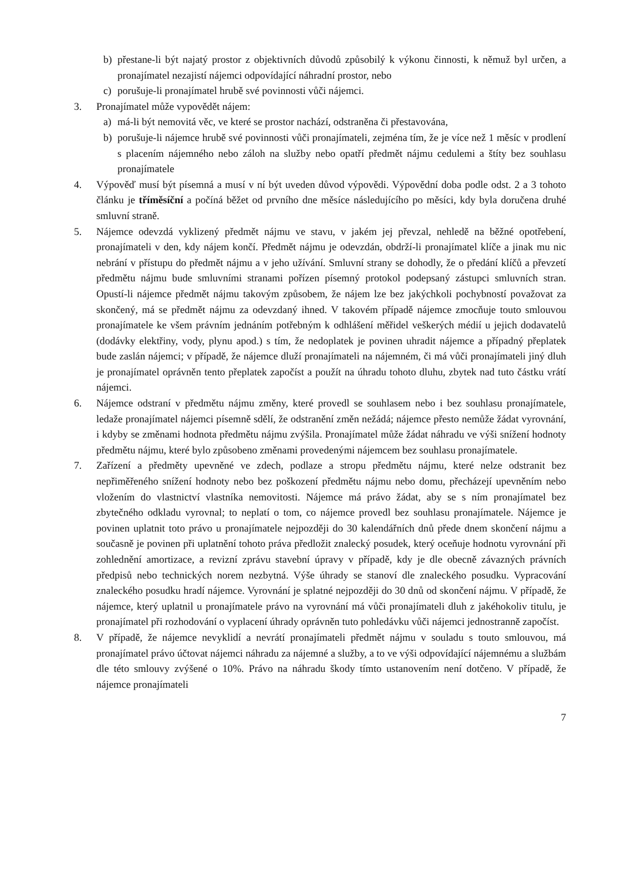b) přestane-li být najatý prostor z objektivních důvodů způsobilý k výkonu činnosti, k němuž byl určen, a pronajímatel nezajistí nájemci odpovídající náhradní prostor, nebo
c) porušuje-li pronajímatel hrubě své povinnosti vůči nájemci.
3. Pronajímatel může vypovědět nájem:
a) má-li být nemovitá věc, ve které se prostor nachází, odstraněna či přestavována,
b) porušuje-li nájemce hrubě své povinnosti vůči pronajímateli, zejména tím, že je více než 1 měsíc v prodlení s placením nájemného nebo záloh na služby nebo opatří předmět nájmu cedulemi a štíty bez souhlasu pronajímatele
4. Výpověď musí být písemná a musí v ní být uveden důvod výpovědi. Výpovědní doba podle odst. 2 a 3 tohoto článku je tříměsíční a počíná běžet od prvního dne měsíce následujícího po měsíci, kdy byla doručena druhé smluvní straně.
5. Nájemce odevzdá vyklizený předmět nájmu ve stavu, v jakém jej převzal, nehledě na běžné opotřebení, pronajímateli v den, kdy nájem končí. Předmět nájmu je odevzdán, obdrží-li pronajímatel klíče a jinak mu nic nebrání v přístupu do předmět nájmu a v jeho užívání. Smluvní strany se dohodly, že o předání klíčů a převzetí předmětu nájmu bude smluvními stranami pořízen písemný protokol podepsaný zástupci smluvních stran. Opustí-li nájemce předmět nájmu takovým způsobem, že nájem lze bez jakýchkoli pochybností považovat za skončený, má se předmět nájmu za odevzdaný ihned. V takovém případě nájemce zmocňuje touto smlouvou pronajímatele ke všem právním jednáním potřebným k odhlášení měřidel veškerých médií u jejich dodavatelů (dodávky elektřiny, vody, plynu apod.) s tím, že nedoplatek je povinen uhradit nájemce a případný přeplatek bude zaslán nájemci; v případě, že nájemce dluží pronajímateli na nájemném, či má vůči pronajímateli jiný dluh je pronajímatel oprávněn tento přeplatek započíst a použít na úhradu tohoto dluhu, zbytek nad tuto částku vrátí nájemci.
6. Nájemce odstraní v předmětu nájmu změny, které provedl se souhlasem nebo i bez souhlasu pronajímatele, ledaže pronajímatel nájemci písemně sdělí, že odstranění změn nežádá; nájemce přesto nemůže žádat vyrovnání, i kdyby se změnami hodnota předmětu nájmu zvýšila. Pronajímatel může žádat náhradu ve výši snížení hodnoty předmětu nájmu, které bylo způsobeno změnami provedenými nájemcem bez souhlasu pronajímatele.
7. Zařízení a předměty upevněné ve zdech, podlaze a stropu předmětu nájmu, které nelze odstranit bez nepřiměřeného snížení hodnoty nebo bez poškození předmětu nájmu nebo domu, přecházejí upevněním nebo vložením do vlastnictví vlastníka nemovitosti. Nájemce má právo žádat, aby se s ním pronajímatel bez zbytečného odkladu vyrovnal; to neplatí o tom, co nájemce provedl bez souhlasu pronajímatele. Nájemce je povinen uplatnit toto právo u pronajímatele nejpozději do 30 kalendářních dnů přede dnem skončení nájmu a současně je povinen při uplatnění tohoto práva předložit znalecký posudek, který oceňuje hodnotu vyrovnání při zohlednění amortizace, a revizní zprávu stavební úpravy v případě, kdy je dle obecně závazných právních předpisů nebo technických norem nezbytná. Výše úhrady se stanoví dle znaleckého posudku. Vypracování znaleckého posudku hradí nájemce. Vyrovnání je splatné nejpozději do 30 dnů od skončení nájmu. V případě, že nájemce, který uplatnil u pronajímatele právo na vyrovnání má vůči pronajímateli dluh z jakéhokoliv titulu, je pronajímatel při rozhodování o vyplacení úhrady oprávněn tuto pohledávku vůči nájemci jednostranně započíst.
8. V případě, že nájemce nevyklidí a nevrátí pronajímateli předmět nájmu v souladu s touto smlouvou, má pronajímatel právo účtovat nájemci náhradu za nájemné a služby, a to ve výši odpovídající nájemnému a službám dle této smlouvy zvýšené o 10%. Právo na náhradu škody tímto ustanovením není dotčeno. V případě, že nájemce pronajímateli
7